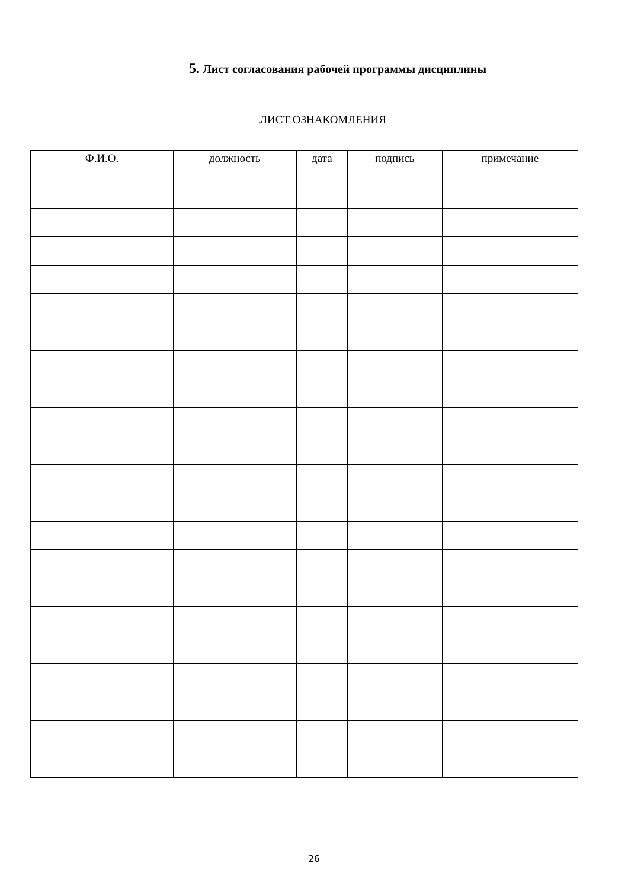5. Лист согласования рабочей программы дисциплины
ЛИСТ ОЗНАКОМЛЕНИЯ
| Ф.И.О. | должность | дата | подпись | примечание |
| --- | --- | --- | --- | --- |
26